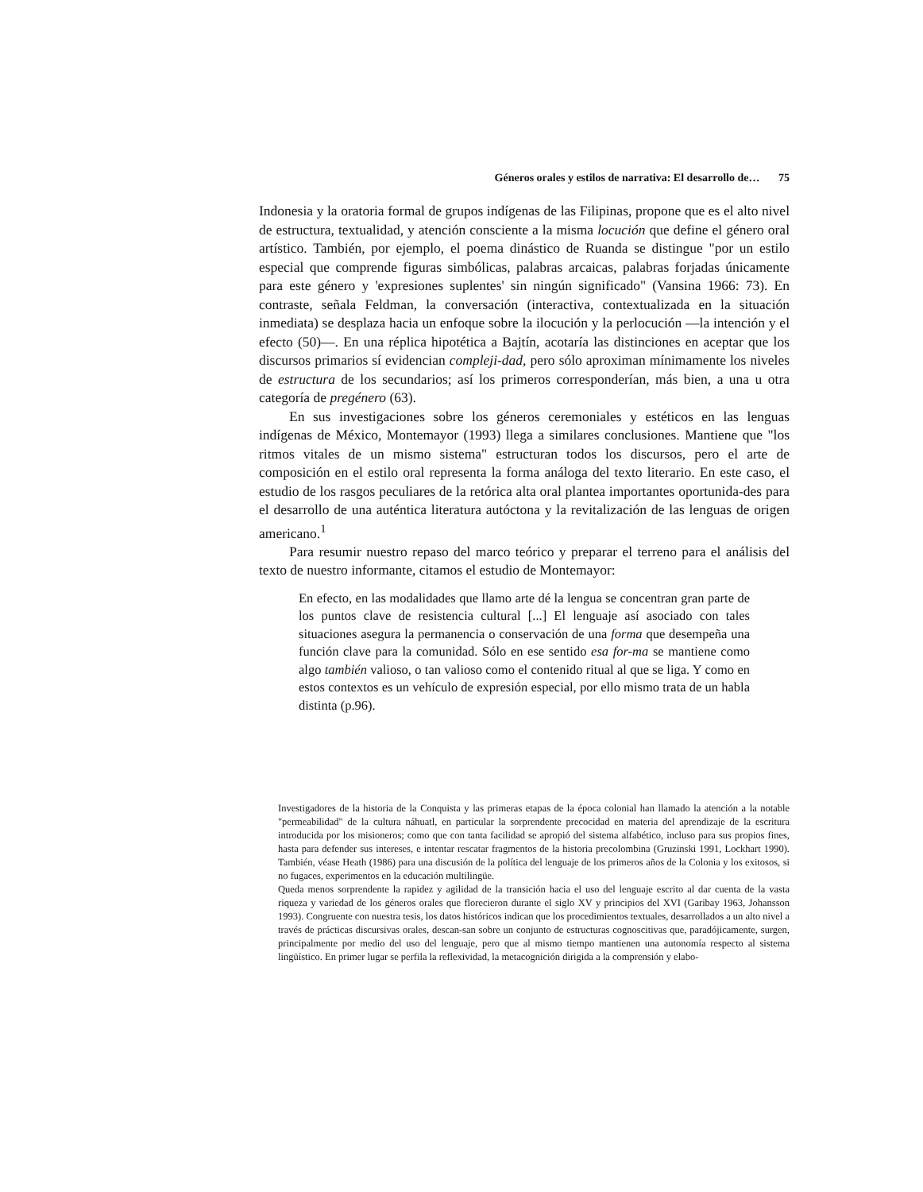Géneros orales y estilos de narrativa: El desarrollo de… 75
Indonesia y la oratoria formal de grupos indígenas de las Filipinas, propone que es el alto nivel de estructura, textualidad, y atención consciente a la misma locución que define el género oral artístico. También, por ejemplo, el poema dinástico de Ruanda se distingue "por un estilo especial que comprende figuras simbólicas, palabras arcaicas, palabras forjadas únicamente para este género y 'expresiones suplentes' sin ningún significado" (Vansina 1966: 73). En contraste, señala Feldman, la conversación (interactiva, contextualizada en la situación inmediata) se desplaza hacia un enfoque sobre la ilocución y la perlocución —la intención y el efecto (50)—. En una réplica hipotética a Bajtín, acotaría las distinciones en aceptar que los discursos primarios sí evidencian compleji-dad, pero sólo aproximan mínimamente los niveles de estructura de los secundarios; así los primeros corresponderían, más bien, a una u otra categoría de pregénero (63).
En sus investigaciones sobre los géneros ceremoniales y estéticos en las lenguas indígenas de México, Montemayor (1993) llega a similares conclusiones. Mantiene que "los ritmos vitales de un mismo sistema" estructuran todos los discursos, pero el arte de composición en el estilo oral representa la forma análoga del texto literario. En este caso, el estudio de los rasgos peculiares de la retórica alta oral plantea importantes oportunida-des para el desarrollo de una auténtica literatura autóctona y la revitalización de las lenguas de origen americano.<sup>1</sup>
Para resumir nuestro repaso del marco teórico y preparar el terreno para el análisis del texto de nuestro informante, citamos el estudio de Montemayor:
En efecto, en las modalidades que llamo arte dé la lengua se concentran gran parte de los puntos clave de resistencia cultural [...] El lenguaje así asociado con tales situaciones asegura la permanencia o conservación de una forma que desempeña una función clave para la comunidad. Sólo en ese sentido esa for-ma se mantiene como algo también valioso, o tan valioso como el contenido ritual al que se liga. Y como en estos contextos es un vehículo de expresión especial, por ello mismo trata de un habla distinta (p.96).
Investigadores de la historia de la Conquista y las primeras etapas de la época colonial han llamado la atención a la notable "permeabilidad" de la cultura náhuatl, en particular la sorprendente precocidad en materia del aprendizaje de la escritura introducida por los misioneros; como que con tanta facilidad se apropió del sistema alfabético, incluso para sus propios fines, hasta para defender sus intereses, e intentar rescatar fragmentos de la historia precolombina (Gruzinski 1991, Lockhart 1990). También, véase Heath (1986) para una discusión de la política del lenguaje de los primeros años de la Colonia y los exitosos, si no fugaces, experimentos en la educación multilingüe.
Queda menos sorprendente la rapidez y agilidad de la transición hacia el uso del lenguaje escrito al dar cuenta de la vasta riqueza y variedad de los géneros orales que florecieron durante el siglo XV y principios del XVI (Garibay 1963, Johansson 1993). Congruente con nuestra tesis, los datos históricos indican que los procedimientos textuales, desarrollados a un alto nivel a través de prácticas discursivas orales, descan-san sobre un conjunto de estructuras cognoscitivas que, paradójicamente, surgen, principalmente por medio del uso del lenguaje, pero que al mismo tiempo mantienen una autonomía respecto al sistema lingüístico. En primer lugar se perfila la reflexividad, la metacognición dirigida a la comprensión y elabo-